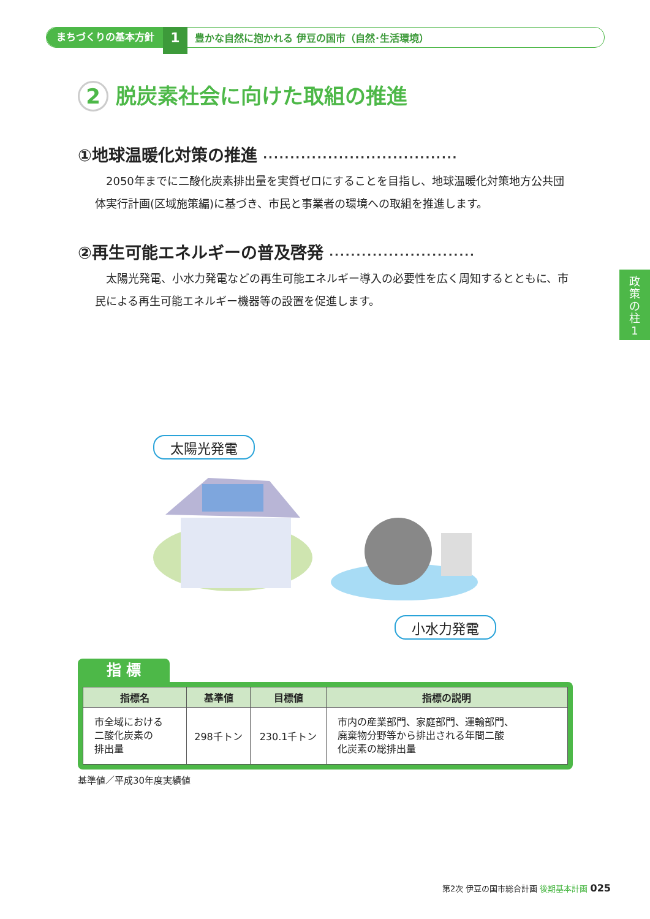まちづくりの基本方針 1 豊かな自然に抱かれる 伊豆の国市（自然･生活環境）
2 脱炭素社会に向けた取組の推進
①地球温暖化対策の推進 ····································
2050年までに二酸化炭素排出量を実質ゼロにすることを目指し、地球温暖化対策地方公共団体実行計画(区域施策編)に基づき、市民と事業者の環境への取組を推進します。
②再生可能エネルギーの普及啓発 ···························
太陽光発電、小水力発電などの再生可能エネルギー導入の必要性を広く周知するとともに、市民による再生可能エネルギー機器等の設置を促進します。
政
策
の
柱
1
太陽光発電
小水力発電
指 標
| 指標名 | 基準値 | 目標値 | 指標の説明 |
| --- | --- | --- | --- |
| 市全域における 二酸化炭素の 排出量 | 298千トン | 230.1千トン | 市内の産業部門、家庭部門、運輸部門、 廃棄物分野等から排出される年間二酸 化炭素の総排出量 |
基準値／平成30年度実績値
第2次 伊豆の国市総合計画 後期基本計画 025